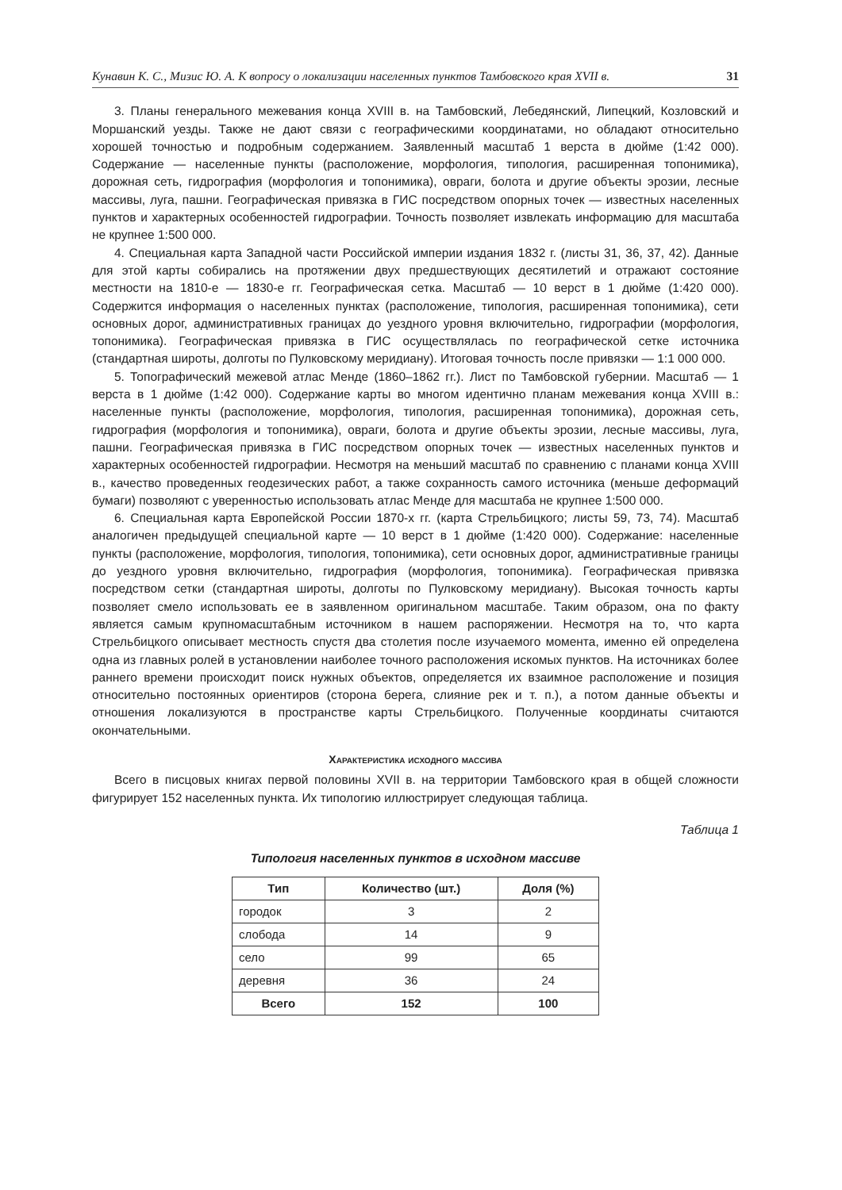Кунавин К. С., Мизис Ю. А. К вопросу о локализации населенных пунктов Тамбовского края XVII в. 31
3. Планы генерального межевания конца XVIII в. на Тамбовский, Лебедянский, Липецкий, Козловский и Моршанский уезды. Также не дают связи с географическими координатами, но обладают относительно хорошей точностью и подробным содержанием. Заявленный масштаб 1 верста в дюйме (1:42 000). Содержание — населенные пункты (расположение, морфология, типология, расширенная топонимика), дорожная сеть, гидрография (морфология и топонимика), овраги, болота и другие объекты эрозии, лесные массивы, луга, пашни. Географическая привязка в ГИС посредством опорных точек — известных населенных пунктов и характерных особенностей гидрографии. Точность позволяет извлекать информацию для масштаба не крупнее 1:500 000.
4. Специальная карта Западной части Российской империи издания 1832 г. (листы 31, 36, 37, 42). Данные для этой карты собирались на протяжении двух предшествующих десятилетий и отражают состояние местности на 1810-е — 1830-е гг. Географическая сетка. Масштаб — 10 верст в 1 дюйме (1:420 000). Содержится информация о населенных пунктах (расположение, типология, расширенная топонимика), сети основных дорог, административных границах до уездного уровня включительно, гидрографии (морфология, топонимика). Географическая привязка в ГИС осуществлялась по географической сетке источника (стандартная широты, долготы по Пулковскому меридиану). Итоговая точность после привязки — 1:1 000 000.
5. Топографический межевой атлас Менде (1860–1862 гг.). Лист по Тамбовской губернии. Масштаб — 1 верста в 1 дюйме (1:42 000). Содержание карты во многом идентично планам межевания конца XVIII в.: населенные пункты (расположение, морфология, типология, расширенная топонимика), дорожная сеть, гидрография (морфология и топонимика), овраги, болота и другие объекты эрозии, лесные массивы, луга, пашни. Географическая привязка в ГИС посредством опорных точек — известных населенных пунктов и характерных особенностей гидрографии. Несмотря на меньший масштаб по сравнению с планами конца XVIII в., качество проведенных геодезических работ, а также сохранность самого источника (меньше деформаций бумаги) позволяют с уверенностью использовать атлас Менде для масштаба не крупнее 1:500 000.
6. Специальная карта Европейской России 1870-х гг. (карта Стрельбицкого; листы 59, 73, 74). Масштаб аналогичен предыдущей специальной карте — 10 верст в 1 дюйме (1:420 000). Содержание: населенные пункты (расположение, морфология, типология, топонимика), сети основных дорог, административные границы до уездного уровня включительно, гидрография (морфология, топонимика). Географическая привязка посредством сетки (стандартная широты, долготы по Пулковскому меридиану). Высокая точность карты позволяет смело использовать ее в заявленном оригинальном масштабе. Таким образом, она по факту является самым крупномасштабным источником в нашем распоряжении. Несмотря на то, что карта Стрельбицкого описывает местность спустя два столетия после изучаемого момента, именно ей определена одна из главных ролей в установлении наиболее точного расположения искомых пунктов. На источниках более раннего времени происходит поиск нужных объектов, определяется их взаимное расположение и позиция относительно постоянных ориентиров (сторона берега, слияние рек и т. п.), а потом данные объекты и отношения локализуются в пространстве карты Стрельбицкого. Полученные координаты считаются окончательными.
Характеристика исходного массива
Всего в писцовых книгах первой половины XVII в. на территории Тамбовского края в общей сложности фигурирует 152 населенных пункта. Их типологию иллюстрирует следующая таблица.
Таблица 1
Типология населенных пунктов в исходном массиве
| Тип | Количество (шт.) | Доля (%) |
| --- | --- | --- |
| городок | 3 | 2 |
| слобода | 14 | 9 |
| село | 99 | 65 |
| деревня | 36 | 24 |
| Всего | 152 | 100 |